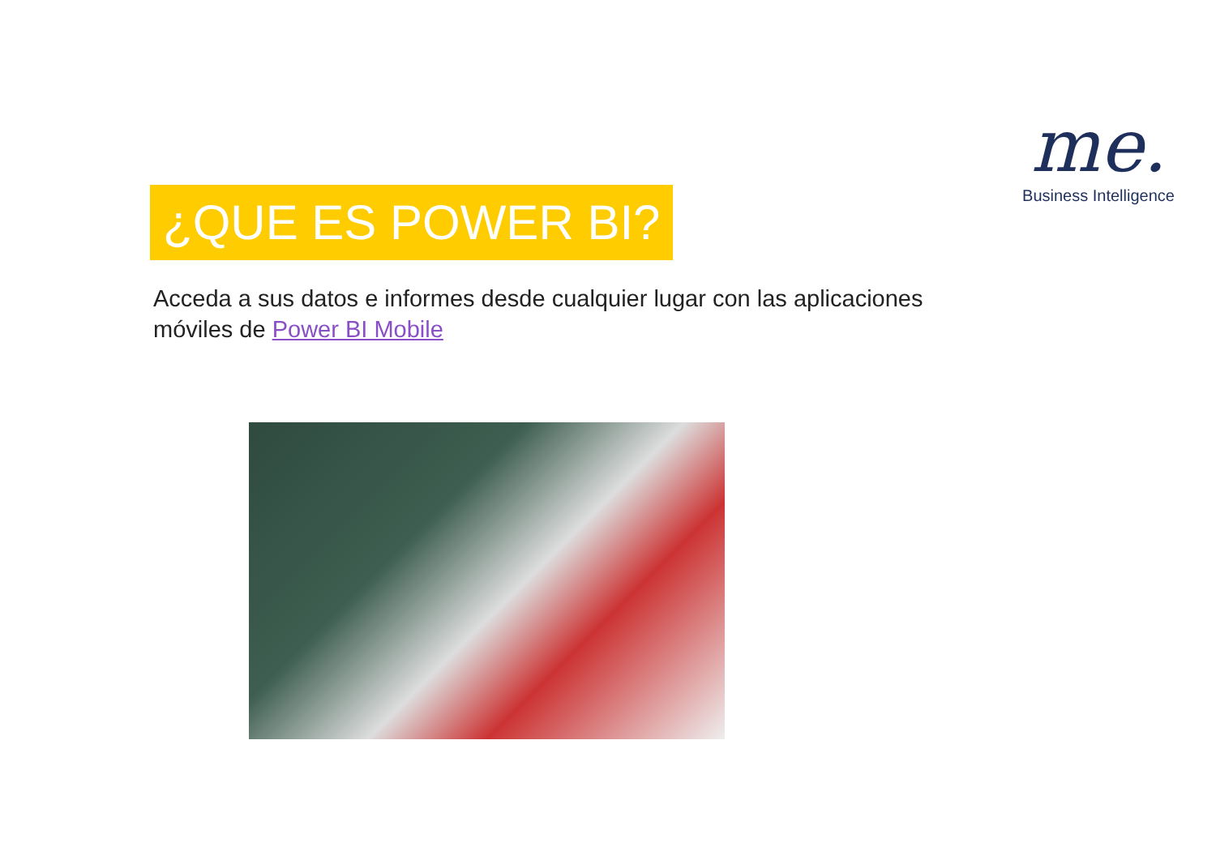me.
Business Intelligence
¿QUE ES POWER BI?
Acceda a sus datos e informes desde cualquier lugar con las aplicaciones móviles de Power BI Mobile